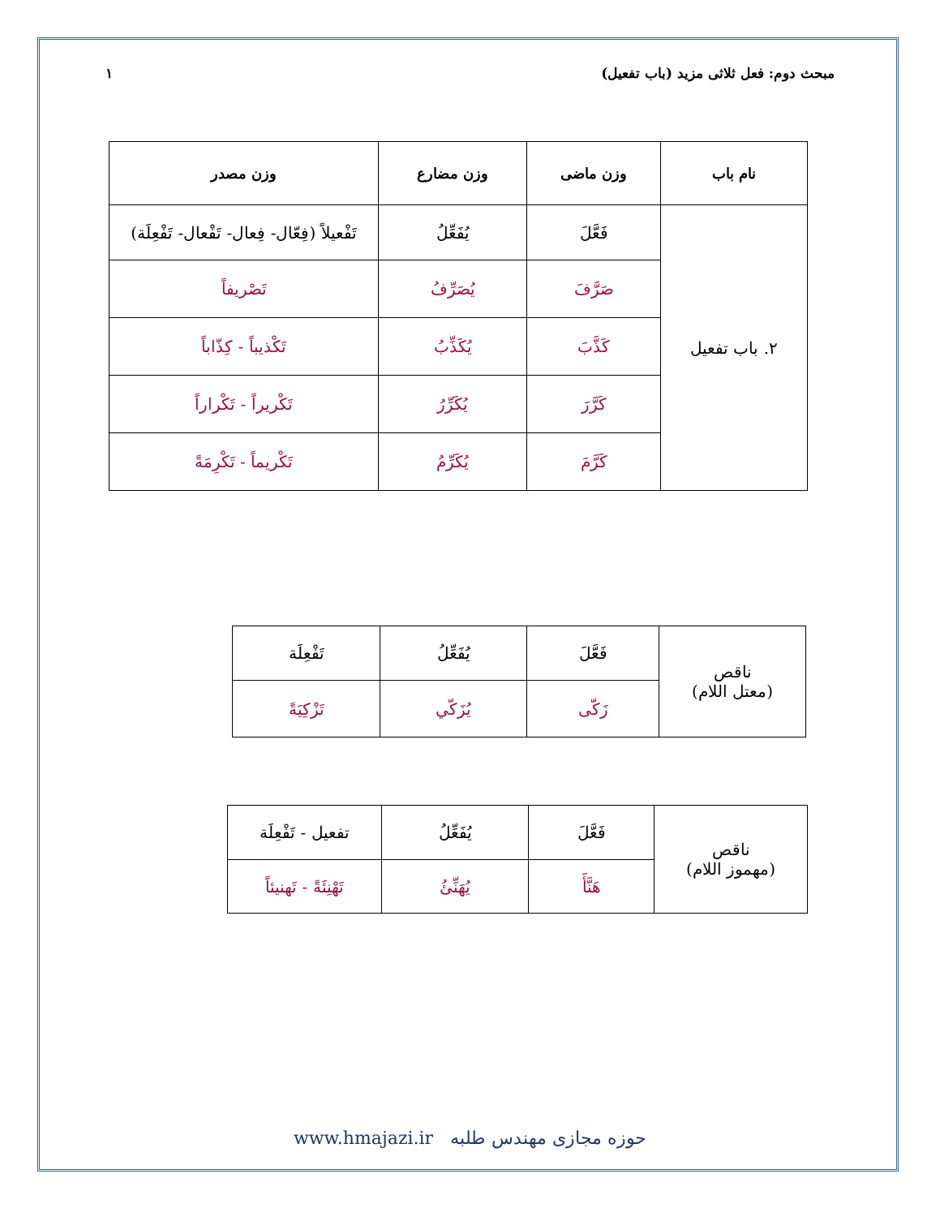مبحث دوم: فعل ثلاثی مزید (باب تفعیل) ۱
| نام باب | وزن ماضی | وزن مضارع | وزن مصدر |
| --- | --- | --- | --- |
| ۲. باب تفعیل | فَعَّلَ | يُفَعِّلُ | تَفْعيلاً (فِعّال- فِعال- تَفْعال- تَفْعِلَة) |
| | صَرَّفَ | يُصَرِّفُ | تَصْريفاً |
| | كَذَّبَ | يُكَذِّبُ | تَكْذيباً - كِذّاباً |
| | كَرَّرَ | يُكَرِّرُ | تَكْريراً - تَكْراراً |
| | كَرَّمَ | يُكَرِّمُ | تَكْريماً - تَكْرِمَةً |
| ناقص (معتل اللام) | فَعَّلَ | يُفَعِّلُ | تَفْعِلَة |
| | زَكّى | يُزَكّي | تَزْكِيَةً |
| ناقص (مهموز اللام) | فَعَّلَ | يُفَعِّلُ | تفعيل - تَفْعِلَة |
| | هَنَّأَ | يُهَنِّئُ | تَهْنِئَةً - تَهنيئاً |
www.hmajazi.ir حوزه مجازی مهندس طلبه